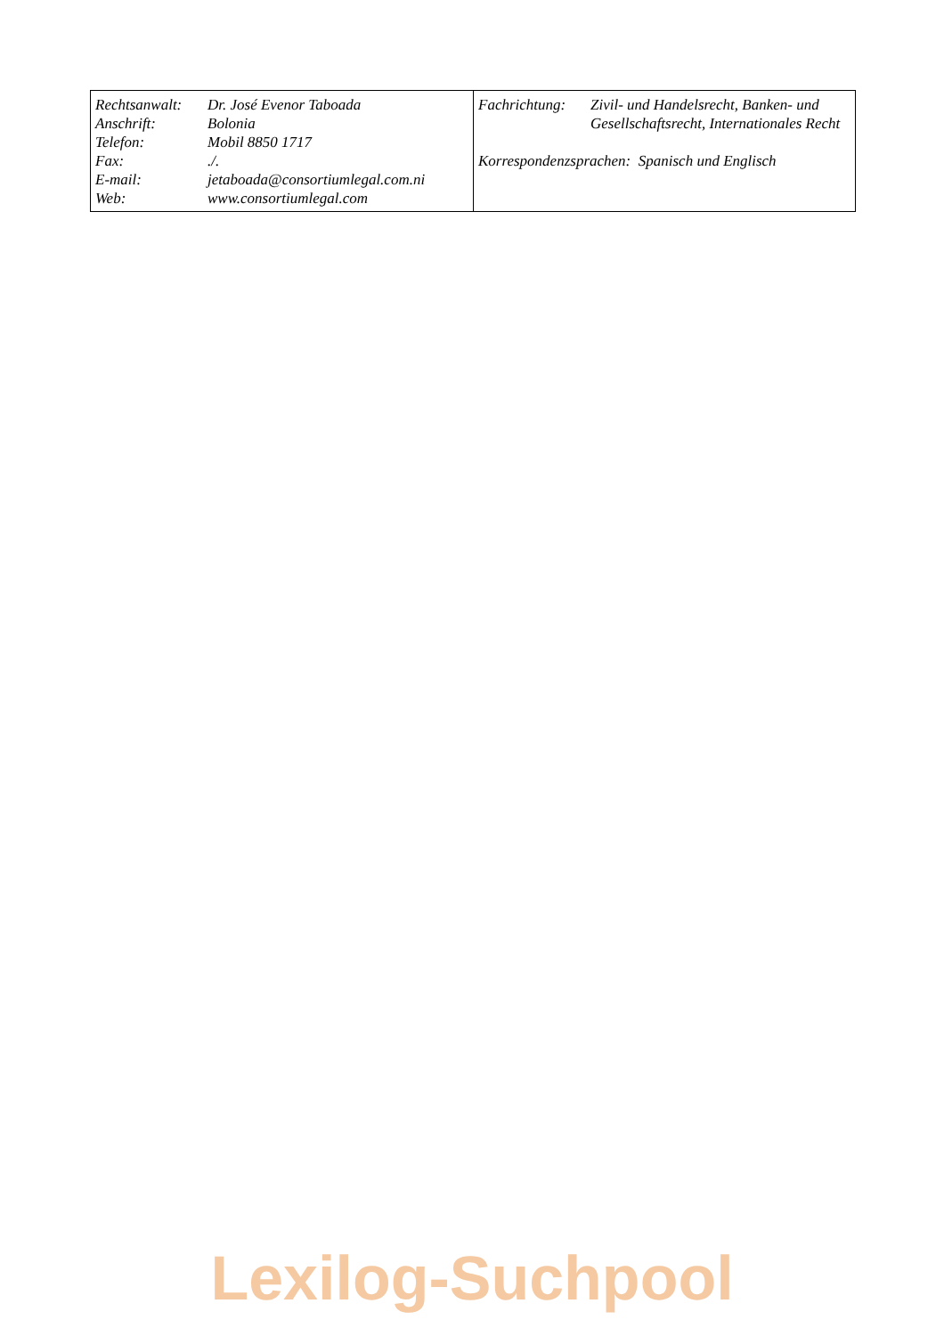| Rechtsanwalt: | Dr. José Evenor Taboada |
| Anschrift: | Bolonia |
| Telefon: | Mobil 8850 1717 |
| Fax: | ./. |
| E-mail: | jetaboada@consortiumlegal.com.ni |
| Web: | www.consortiumlegal.com |
| Fachrichtung: | Zivil- und Handelsrecht, Banken- und Gesellschaftsrecht, Internationales Recht |
Korrespondenzsprachen: Spanisch und Englisch
Lexilog-Suchpool